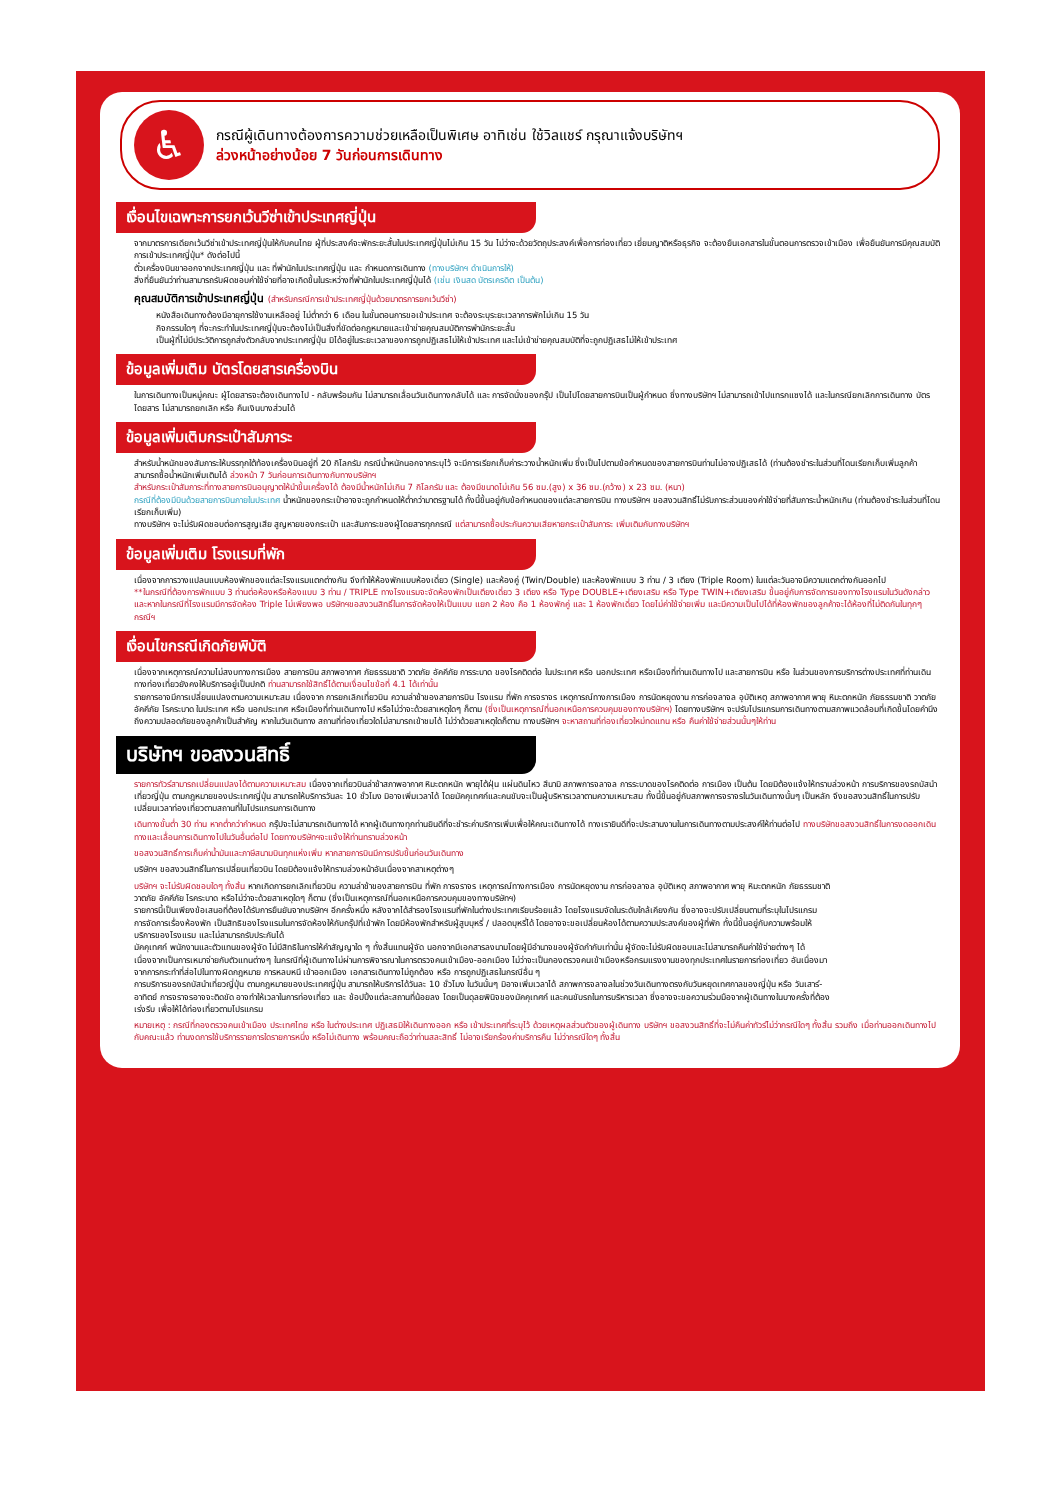♿
กรณีผู้เดินทางต้องการความช่วยเหลือเป็นพิเศษ อาทิเช่น ใช้วิลแชร์ กรุณาแจ้งบริษัทฯ
ล่วงหน้าอย่างน้อย 7 วันก่อนการเดินทาง
เงื่อนไขเฉพาะการยกเว้นวีซ่าเข้าประเทศญี่ปุ่น
จากมาตรการเดียกเว้นวีซ่าเข้าประเทศญี่ปุ่นให้กับคนไทย ผู้ที่ประสงค์จะพักระยะสั้นในประเทศญี่ปุ่นไม่เกิน 15 วัน ไม่ว่าจะด้วยวัตถุประสงค์เพื่อการท่องเที่ยว เยี่ยมญาติหรือธุรกิจ จะต้องยืนเอกสารในขั้นตอนการตรวจเข้าเมือง เพื่อยืนยันการมีคุณสมบัติการเข้าประเทศญี่ปุ่น* ดังต่อไปนี้
ตั๋วเครื่องบินขาออกจากประเทศญี่ปุ่น และ ที่พำนักในประเทศญี่ปุ่น และ กำหนดการเดินทาง (ทางบริษัทฯ ดำเนินการให้)
สิ่งที่ยืนยันว่าท่านสามารถรับผิดชอบค่าใช้จ่ายที่อาจเกิดขึ้นในระหว่างที่พำนักในประเทศญี่ปุ่นได้ (เช่น เงินสด บัตรเครดิต เป็นต้น)
คุณสมบัติการเข้าประเทศญี่ปุ่น (สำหรับกรณีการเข้าประเทศญี่ปุ่นด้วยมาตรการยกเว้นวีซ่า)
หนังสือเดินทางต้องมีอายุการใช้งานเหลืออยู่ ไม่ต่ำกว่า 6 เดือน ในขั้นตอนการขอเข้าประเทศ จะต้องระบุระยะเวลาการพักไม่เกิน 15 วัน
กิจกรรมใดๆ ที่จะกระทำในประเทศญี่ปุ่นจะต้องไม่เป็นสิ่งที่ขัดต่อกฎหมายและเข้าข่ายคุณสมบัติการพำนักระยะสั้น
เป็นผู้ที่ไม่มีประวัติการถูกส่งตัวกลับจากประเทศญี่ปุ่น มิได้อยู่ในระยะเวลาของการถูกปฏิเสธไม่ให้เข้าประเทศ และไม่เข้าข่ายคุณสมบัติที่จะถูกปฏิเสธไม่ให้เข้าประเทศ
ข้อมูลเพิ่มเติม บัตรโดยสารเครื่องบิน
ในการเดินทางเป็นหมู่คณะ ผู้โดยสารจะต้องเดินทางไป - กลับพร้อมกัน ไม่สามารถเลื่อนวันเดินทางกลับได้ และ การจัดนั่งของกรุ๊ป เป็นไปโดยสายการบินเป็นผู้กำหนด ซึ่งทางบริษัทฯ ไม่สามารถเข้าไปแทรกแซงได้ และในกรณียกเลิกการเดินทาง บัตรโดยสาร ไม่สามารถยกเลิก หรือ คืนเงินบางส่วนได้
ข้อมูลเพิ่มเติมกระเป๋าสัมภาระ
สำหรับน้ำหนักของสัมภาระให้บรรทุกใต้ท้องเครื่องบินอยู่ที่ 20 กิโลกรัม กรณีน้ำหนักนอกจากระบุไว้ จะมีการเรียกเก็บค่าระวางน้ำหนักเพิ่ม ซึ่งเป็นไปตามข้อกำหนดของสายการบินท่านไม่อาจปฏิเสธได้ (ท่านต้องชำระในส่วนที่โดนเรียกเก็บเพิ่มลูกค้าสามารถซื้อน้ำหนักเพิ่มเติมได้ ล่วงหน้า 7 วันก่อนการเดินทางกับทางบริษัทฯ
สำหรับกระเป๋าสัมภาระที่ทางสายการบินอนุญาตให้นำขึ้นเครื่องได้ ต้องมีน้ำหนักไม่เกิน 7 กิโลกรัม และ ต้องมีขนาดไม่เกิน 56 ซม.(สูง) x 36 ซม.(กว้าง) x 23 ซม. (หนา)
กรณีที่ต้องมีบินด้วยสายการบินภายในประเทศ น้ำหนักของกระเป๋าอาจจะถูกกำหนดให้ต่ำกว่ามาตรฐานได้ ทั้งนี้ขึ้นอยู่กับข้อกำหนดของแต่ละสายการบิน ทางบริษัทฯ ขอสงวนสิทธิ์ไม่รับภาระส่วนของค่าใช้จ่ายที่สัมภาระน้ำหนักเกิน (ท่านต้องชำระในส่วนที่โดนเรียกเก็บเพิ่ม)
ทางบริษัทฯ จะไม่รับผิดชอบต่อการสูญเสีย สูญหายของกระเป๋า และสัมภาระของผู้โดยสารทุกกรณี แต่สามารถซื้อประกันความเสียหายกระเป๋าสัมภาระ เพิ่มเติมกับทางบริษัทฯ
ข้อมูลเพิ่มเติม โรงแรมที่พัก
เนื่องจากการวางแปลนแบบห้องพักของแต่ละโรงแรมแตกต่างกัน จึงทำให้ห้องพักแบบห้องเดี่ยว (Single) และห้องคู่ (Twin/Double) และห้องพักแบบ 3 ท่าน / 3 เตียง (Triple Room) ในแต่ละวันอาจมีความแตกต่างกันออกไป
**ในกรณีที่ต้องการพักแบบ 3 ท่านต่อห้องหรือห้องแบบ 3 ท่าน / TRIPLE ทางโรงแรมจะจัดห้องพักเป็นเตียงเดี่ยว 3 เตียง หรือ Type DOUBLE+เตียงเสริม หรือ Type TWIN+เตียงเสริม ขึ้นอยู่กับการจัดการของทางโรงแรมในวันดังกล่าวและหากในกรณีที่โรงแรมมีการจัดห้อง Triple ไม่เพียงพอ บริษัทฯขอสงวนสิทธิ์ในการจัดห้องให้เป็นแบบ แยก 2 ห้อง คือ 1 ห้องพักคู่ และ 1 ห้องพักเดี่ยว โดยไม่ค่าใช้จ่ายเพิ่ม และมีความเป็นไปได้ที่ห้องพักของลูกค้าจะได้ห้องที่ไม่ติดกันในทุกๆกรณีฯ
เงื่อนไขกรณีเกิดภัยพิบัติ
เนื่องจากเหตุการณ์ความไม่สงบทางการเมือง สายการบิน สภาพอากาศ ภัยธรรมชาติ วาตภัย อัคคีภัย การระบาด ของโรคติดต่อ ในประเทศ หรือ นอกประเทศ หรือเมืองที่ท่านเดินทางไป และสายการบิน หรือ ในส่วนของการบริการต่างประเทศที่ท่านเดินทางท่องเที่ยวยังคงให้บริการอยู่เป็นปกติ ท่านสามารถใช้สิทธิ์ได้ตามเงื่อนไขข้อที่ 4.1 ได้เท่านั้น
รายการอาจมีการเปลี่ยนแปลงตามความเหมาะสม เนื่องจาก การยกเลิกเที่ยวบิน ความล่าช้าของสายการบิน โรงแรม ที่พัก การจราจร เหตุการณ์ทางการเมือง การนัดหยุดงาน การก่อจลาจล อุบัติเหตุ สภาพอากาศ พายุ หิมะตกหนัก ภัยธรรมชาติ วาตภัย อัคคีภัย โรคระบาด ในประเทศ หรือ นอกประเทศ หรือเมืองที่ท่านเดินทางไป หรือไม่ว่าจะด้วยสาเหตุใดๆ ก็ตาม (ซึ่งเป็นเหตุการณ์ที่นอกเหนือการควบคุมของทางบริษัทฯ) โดยทางบริษัทฯ จะปรับโปรแกรมการเดินทางตามสภาพแวดล้อมที่เกิดขึ้นโดยคำนึงถึงความปลอดภัยของลูกค้าเป็นสำคัญ หากในวันเดินทาง สถานที่ท่องเที่ยวใดไม่สามารถเข้าชมได้ ไม่ว่าด้วยสาเหตุใดก็ตาม ทางบริษัทฯ จะหาสถานที่ท่องเที่ยวใหม่ทดแทน หรือ คืนค่าใช้จ่ายส่วนนั้นๆให้ท่าน
บริษัทฯ ขอสงวนสิทธิ์
รายการทัวร์สามารถเปลี่ยนแปลงได้ตามความเหมาะสม เนื่องจากเที่ยวบินล่าช้าสภาพอากาศ หิมะตกหนัก พายุไต้ฝุ่น แผ่นดินไหว สึนามิ สภาพการจลาจล การระบาดของโรคติดต่อ การเมือง เป็นต้น โดยมิต้องแจ้งให้ทราบล่วงหน้า การบริการของรถบัสนำเที่ยวญี่ปุ่น ตามกฎหมายของประเทศญี่ปุ่น สามารถให้บริการวันละ 10 ชั่วโมง มิอาจเพิ่มเวลาได้ โดยมัคคุเทศก์และคนขับจะเป็นผู้บริหารเวลาตามความเหมาะสม ทั้งนี้ขึ้นอยู่กับสภาพการจราจรในวันเดินทางนั้นๆ เป็นหลัก จึงขอสงวนสิทธิ์ในการปรับเปลี่ยนเวลาท่องเที่ยวตามสถานที่ในโปรแกรมการเดินทาง
เดินทางขั้นต่ำ 30 ท่าน หากต่ำกว่ากำหนด กรุ๊ปจะไม่สามารถเดินทางได้ หากผู้เดินทางทุกท่านยินดีที่จะชำระค่าบริการเพิ่มเพื่อให้คณะเดินทางได้ ทางเรายินดีที่จะประสานงานในการเดินทางตามประสงค์ให้ท่านต่อไป ทางบริษัทขอสงวนสิทธิ์ในการงดออกเดินทางและเลื่อนการเดินทางไปในวันอื่นต่อไป โดยทางบริษัทฯจะแจ้งให้ท่านทราบล่วงหน้า
ขอสงวนสิทธิ์การเก็บค่าน้ำมันและภาษีสนามบินทุกแห่งเพิ่ม หากสายการบินมีการปรับขึ้นก่อนวันเดินทาง
บริษัทฯ ขอสงวนสิทธิ์ในการเปลี่ยนเที่ยวบิน โดยมิต้องแจ้งให้ทราบล่วงหน้าอันเนื่องจากสาเหตุต่างๆ
บริษัทฯ จะไม่รับผิดชอบใดๆ ทั้งสิ้น หากเกิดการยกเลิกเที่ยวบิน ความล่าช้าของสายการบิน ที่พัก การจราจร เหตุการณ์ทางการเมือง การนัดหยุดงาน การก่อจลาจล อุบัติเหตุ สภาพอากาศ พายุ หิมะตกหนัก ภัยธรรมชาติ วาตภัย อัคคีภัย โรคระบาด หรือไม่ว่าจะด้วยสาเหตุใดๆ ก็ตาม (ซึ่งเป็นเหตุการณ์ที่นอกเหนือการควบคุมของทางบริษัทฯ)
รายการนี้เป็นเพียงข้อเสนอที่ต้องได้รับการยืนยันจากบริษัทฯ อีกครั้งหนึ่ง หลังจากได้สำรองโรงแรมที่พักในต่างประเทศเรียบร้อยแล้ว โดยโรงแรมจัดในระดับใกล้เคียงกัน ซึ่งอาจจะปรับเปลี่ยนตามที่ระบุในโปรแกรม
การจัดการเรื่องห้องพัก เป็นสิทธิของโรงแรมในการจัดห้องให้กับกรุ๊ปที่เข้าพัก โดยมีห้องพักสำหรับผู้สูบบุหรี่ / ปลอดบุหรี่ได้ โดยอาจจะขอเปลี่ยนห้องได้ตามความประสงค์ของผู้ที่พัก ทั้งนี้ขึ้นอยู่กับความพร้อมให้บริการของโรงแรม และไม่สามารถรับประกันได้
มัคคุเทศก์ พนักงานและตัวแทนของผู้จัด ไม่มีสิทธิในการให้คำสัญญาใด ๆ ทั้งสิ้นแทนผู้จัด นอกจากมีเอกสารลงนามโดยผู้มีอำนาจของผู้จัดกำกับเท่านั้น ผู้จัดจะไม่รับผิดชอบและไม่สามารถคืนค่าใช้จ่ายต่างๆ ได้เนื่องจากเป็นการเหมาจ่ายกับตัวแทนต่างๆ ในกรณีที่ผู้เดินทางไม่ผ่านการพิจารณาในการตรวจคนเข้าเมือง-ออกเมือง ไม่ว่าจะเป็นกองตรวจคนเข้าเมืองหรือกรมแรงงานของทุกประเทศในรายการท่องเที่ยว อันเนื่องมาจากการกระทำที่ส่อไปในทางผิดกฎหมาย การหลบหนี เข้าออกเมือง เอกสารเดินทางไม่ถูกต้อง หรือ การถูกปฏิเสธในกรณีอื่น ๆ
การบริการของรถบัสนำเที่ยวญี่ปุ่น ตามกฎหมายของประเทศญี่ปุ่น สามารถให้บริการได้วันละ 10 ชั่วโมง ในวันนั้นๆ มิอาจเพิ่มเวลาได้ สภาพการจลาจลในช่วงวันเดินทางตรงกับวันหยุดเทศกาลของญี่ปุ่น หรือ วันเสาร์-อาทิตย์ การจราจรอาจจะติดขัด อาจทำให้เวลาในการท่องเที่ยว และ ช้อปปิ้งแต่ละสถานที่น้อยลง โดยเป็นดุลยพินิจของมัคคุเทศก์ และคนขับรถในการบริหารเวลา ซึ่งอาจจะขอความร่วมมือจากผู้เดินทางในบางครั้งที่ต้องเร่งรีบ เพื่อให้ได้ท่องเที่ยวตามโปรแกรม
หมายเหตุ : กรณีที่กองตรวจคนเข้าเมือง ประเทศไทย หรือ ในต่างประเทศ ปฏิเสธมิให้เดินทางออก หรือ เข้าประเทศที่ระบุไว้ ด้วยเหตุผลส่วนตัวของผู้เดินทาง บริษัทฯ ขอสงวนสิทธิ์ที่จะไม่คืนค่าทัวร์ไม่ว่ากรณีใดๆ ทั้งสิ้น รวมถึง เมื่อท่านออกเดินทางไปกับคณะแล้ว ท่านงดการใช้บริการรายการใดรายการหนึ่ง หรือไม่เดินทาง พร้อมคณะถือว่าท่านสละสิทธิ์ ไม่อาจเรียกร้องค่าบริการคืน ไม่ว่ากรณีใดๆ ทั้งสิ้น